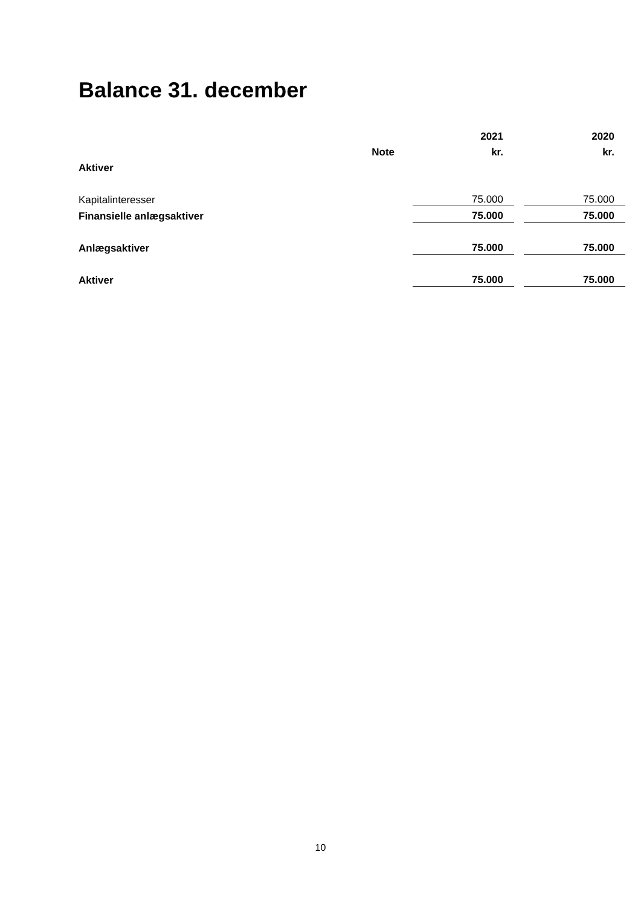Balance 31. december
| | | 2021 | | 2020 |
| --- | --- | --- | --- | --- |
| | Note | kr. | | kr. |
| Aktiver | | | | |
| Kapitalinteresser | | 75.000 | | 75.000 |
| Finansielle anlægsaktiver | | 75.000 | | 75.000 |
| Anlægsaktiver | | 75.000 | | 75.000 |
| Aktiver | | 75.000 | | 75.000 |
10